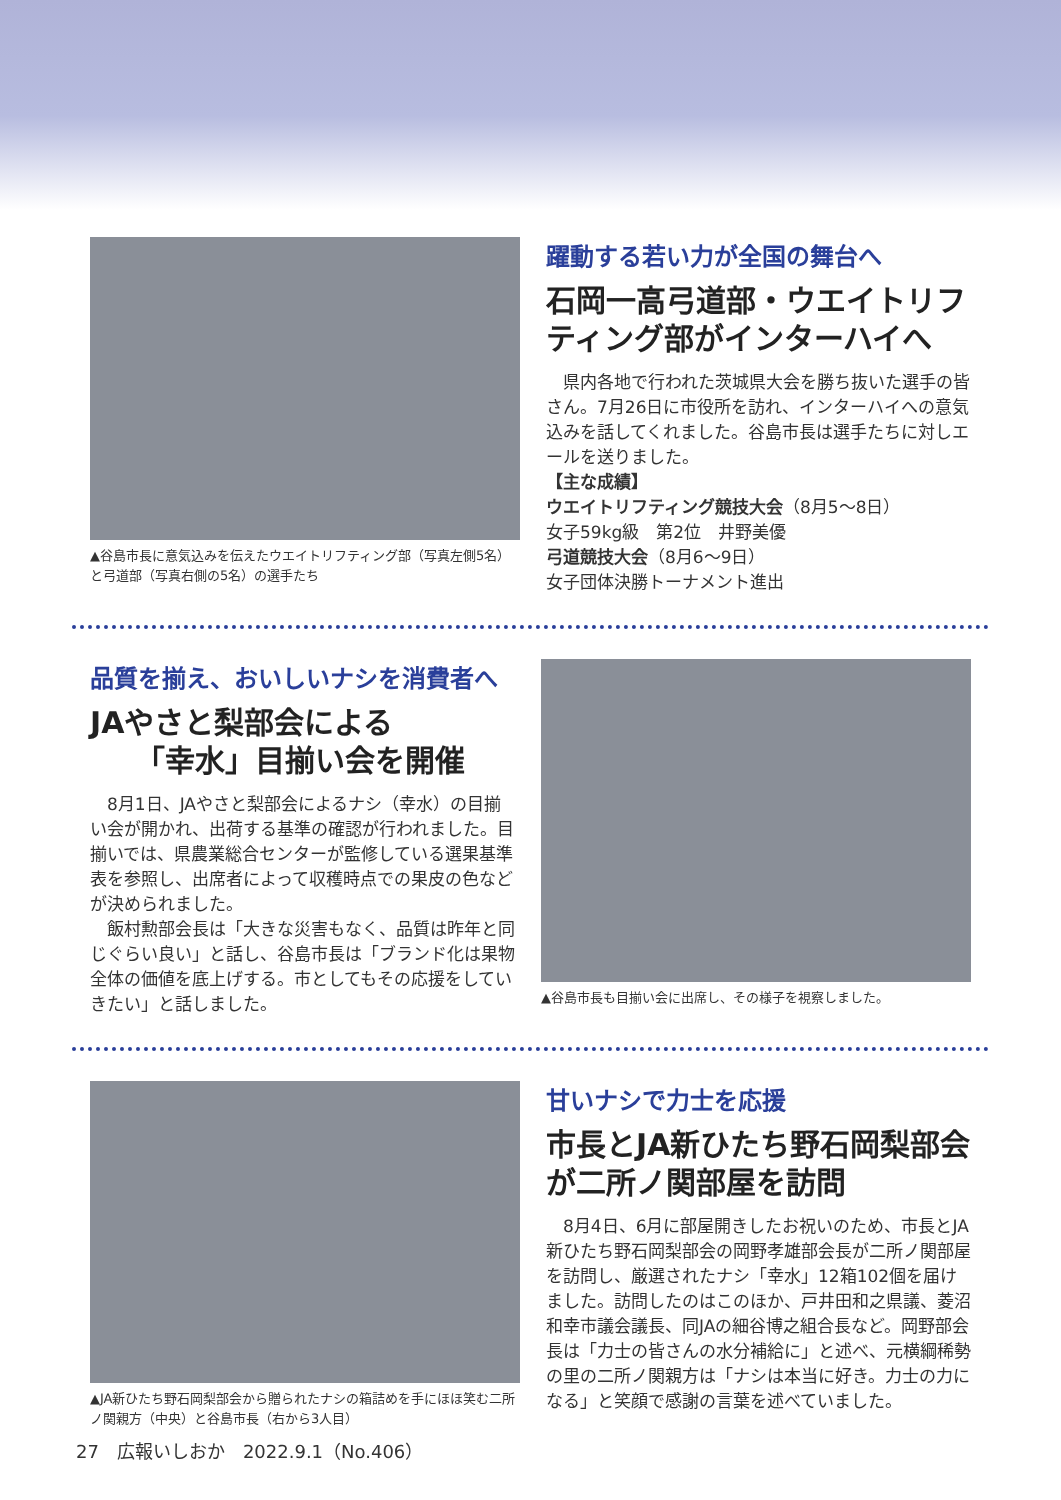▲谷島市長に意気込みを伝えたウエイトリフティング部（写真左側5名）と弓道部（写真右側の5名）の選手たち
躍動する若い力が全国の舞台へ
石岡一高弓道部・ウエイトリフティング部がインターハイへ
　県内各地で行われた茨城県大会を勝ち抜いた選手の皆さん。7月26日に市役所を訪れ、インターハイへの意気込みを話してくれました。谷島市長は選手たちに対しエールを送りました。
【主な成績】
ウエイトリフティング競技大会（8月5～8日）
女子59kg級　第2位　井野美優
弓道競技大会（8月6～9日）
女子団体決勝トーナメント進出
品質を揃え、おいしいナシを消費者へ
JAやさと梨部会による
　　「幸水」目揃い会を開催
　8月1日、JAやさと梨部会によるナシ（幸水）の目揃い会が開かれ、出荷する基準の確認が行われました。目揃いでは、県農業総合センターが監修している選果基準表を参照し、出席者によって収穫時点での果皮の色などが決められました。
　飯村勲部会長は「大きな災害もなく、品質は昨年と同じぐらい良い」と話し、谷島市長は「ブランド化は果物全体の価値を底上げする。市としてもその応援をしていきたい」と話しました。
▲谷島市長も目揃い会に出席し、その様子を視察しました。
▲JA新ひたち野石岡梨部会から贈られたナシの箱詰めを手にほほ笑む二所ノ関親方（中央）と谷島市長（右から3人目）
甘いナシで力士を応援
市長とJA新ひたち野石岡梨部会が二所ノ関部屋を訪問
　8月4日、6月に部屋開きしたお祝いのため、市長とJA新ひたち野石岡梨部会の岡野孝雄部会長が二所ノ関部屋を訪問し、厳選されたナシ「幸水」12箱102個を届けました。訪問したのはこのほか、戸井田和之県議、菱沼和幸市議会議長、同JAの細谷博之組合長など。岡野部会長は「力士の皆さんの水分補給に」と述べ、元横綱稀勢の里の二所ノ関親方は「ナシは本当に好き。力士の力になる」と笑顔で感謝の言葉を述べていました。
27　広報いしおか　2022.9.1（No.406）